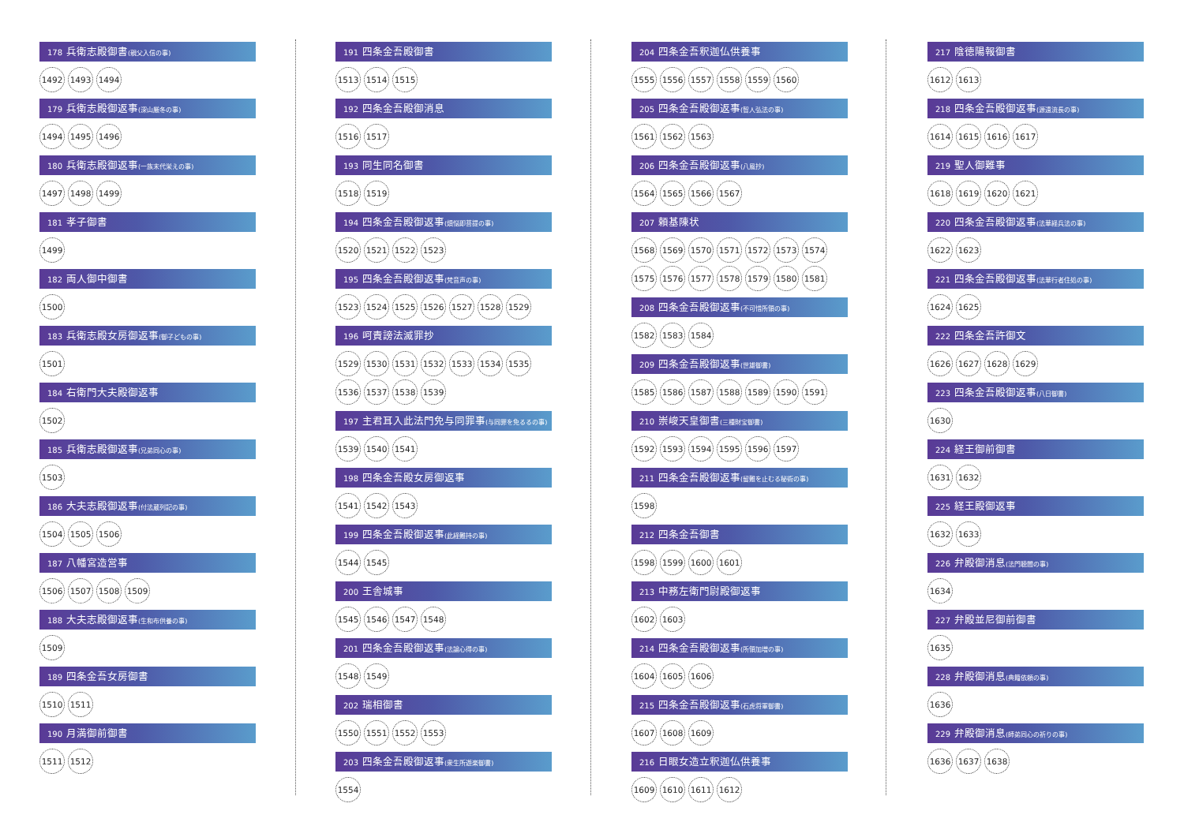178 兵衛志殿御書(親父入信の事)
1492 1493 1494
179 兵衛志殿御返事(深山厳冬の事)
1494 1495 1496
180 兵衛志殿御返事(一族末代栄えの事)
1497 1498 1499
181 孝子御書
1499
182 両人御中御書
1500
183 兵衛志殿女房御返事(御子どもの事)
1501
184 右衛門大夫殿御返事
1502
185 兵衛志殿御返事(兄弟同心の事)
1503
186 大夫志殿御返事(付法蔵列記の事)
1504 1505 1506
187 八幡宮造営事
1506 1507 1508 1509
188 大夫志殿御返事(生和布供養の事)
1509
189 四条金吾女房御書
1510 1511
190 月満御前御書
1511 1512
191 四条金吾殿御書
1513 1514 1515
192 四条金吾殿御消息
1516 1517
193 同生同名御書
1518 1519
194 四条金吾殿御返事(煩悩即菩提の事)
1520 1521 1522 1523
195 四条金吾殿御返事(梵音声の事)
1523 1524 1525 1526 1527 1528 1529
196 呵責謗法滅罪抄
1529 1530 1531 1532 1533 1534 1535 1536 1537 1538 1539
197 主君耳入此法門免与同罪事(与同罪を免るるの事)
1539 1540 1541
198 四条金吾殿女房御返事
1541 1542 1543
199 四条金吾殿御返事(此経難持の事)
1544 1545
200 王舎城事
1545 1546 1547 1548
201 四条金吾殿御返事(法論心得の事)
1548 1549
202 瑞相御書
1550 1551 1552 1553
203 四条金吾殿御返事(衆生所遊楽御書)
1554
204 四条金吾釈迦仏供養事
1555 1556 1557 1558 1559 1560
205 四条金吾殿御返事(智人弘法の事)
1561 1562 1563
206 四条金吾殿御返事(八風抄)
1564 1565 1566 1567
207 頼基陳状
1568 1569 1570 1571 1572 1573 1574 1575 1576 1577 1578 1579 1580 1581
208 四条金吾殿御返事(不可惜所領の事)
1582 1583 1584
209 四条金吾殿御返事(世雄御書)
1585 1586 1587 1588 1589 1590 1591
210 崇峻天皇御書(三種財宝御書)
1592 1593 1594 1595 1596 1597
211 四条金吾殿御返事(留難を止むる秘術の事)
1598
212 四条金吾御書
1598 1599 1600 1601
213 中務左衛門尉殿御返事
1602 1603
214 四条金吾殿御返事(所領加増の事)
1604 1605 1606
215 四条金吾殿御返事(石虎将軍御書)
1607 1608 1609
216 日眼女造立釈迦仏供養事
1609 1610 1611 1612
217 陰徳陽報御書
1612 1613
218 四条金吾殿御返事(源遠流長の事)
1614 1615 1616 1617
219 聖人御難事
1618 1619 1620 1621
220 四条金吾殿御返事(法華経兵法の事)
1622 1623
221 四条金吾殿御返事(法華行者住処の事)
1624 1625
222 四条金吾許御文
1626 1627 1628 1629
223 四条金吾殿御返事(八日御書)
1630
224 経王御前御書
1631 1632
225 経王殿御返事
1632 1633
226 弁殿御消息(法門聴聞の事)
1634
227 弁殿並尼御前御書
1635
228 弁殿御消息(典籍依頼の事)
1636
229 弁殿御消息(師弟同心の祈りの事)
1636 1637 1638